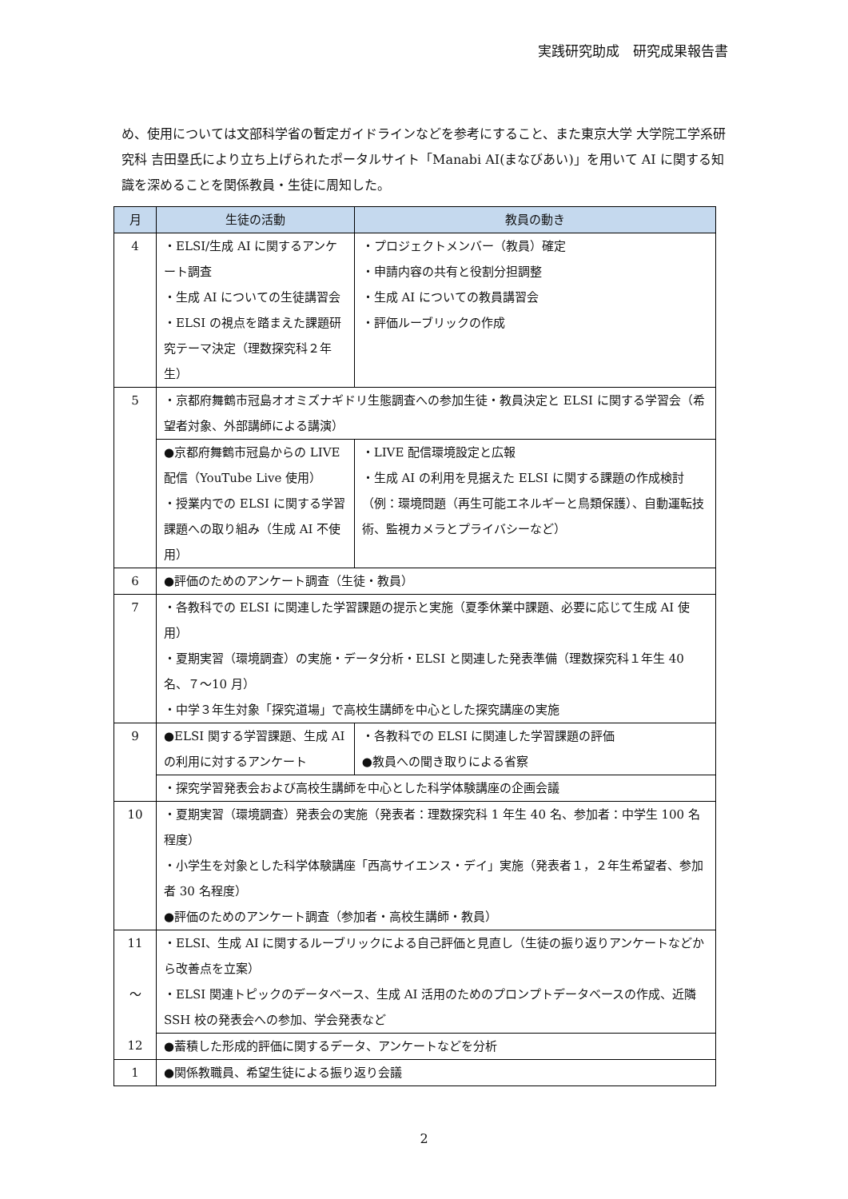実践研究助成　研究成果報告書
め、使用については文部科学省の暫定ガイドラインなどを参考にすること、また東京大学 大学院工学系研究科 吉田塁氏により立ち上げられたポータルサイト「Manabi AI(まなびあい)」を用いて AI に関する知識を深めることを関係教員・生徒に周知した。
| 月 | 生徒の活動 | 教員の動き |
| --- | --- | --- |
| 4 | ・ELSI/生成 AI に関するアンケート調査 ・生成 AI についての生徒講習会 ・ELSI の視点を踏まえた課題研究テーマ決定（理数探究科２年生） | ・プロジェクトメンバー（教員）確定 ・申請内容の共有と役割分担調整 ・生成 AI についての教員講習会 ・評価ルーブリックの作成 |
| 5 | ・京都府舞鶴市冠島オオミズナギドリ生態調査への参加生徒・教員決定と ELSI に関する学習会（希望者対象、外部講師による講演） | |
| | ●京都府舞鶴市冠島からの LIVE 配信（YouTube Live 使用） ・授業内での ELSI に関する学習課題への取り組み（生成 AI 不使用） | ・LIVE 配信環境設定と広報 ・生成 AI の利用を見据えた ELSI に関する課題の作成検討（例：環境問題（再生可能エネルギーと鳥類保護）、自動運転技術、監視カメラとプライバシーなど） |
| 6 | ●評価のためのアンケート調査（生徒・教員） | |
| 7 | ・各教科での ELSI に関連した学習課題の提示と実施（夏季休業中課題、必要に応じて生成 AI 使用） ・夏期実習（環境調査）の実施・データ分析・ELSI と関連した発表準備（理数探究科１年生 40 名、７～10 月） ・中学３年生対象「探究道場」で高校生講師を中心とした探究講座の実施 | |
| 9 | ●ELSI 関する学習課題、生成 AI の利用に対するアンケート | ・各教科での ELSI に関連した学習課題の評価 ●教員への聞き取りによる省察 |
| | ・探究学習発表会および高校生講師を中心とした科学体験講座の企画会議 | |
| 10 | ・夏期実習（環境調査）発表会の実施（発表者：理数探究科 1 年生 40 名、参加者：中学生 100 名程度） ・小学生を対象とした科学体験講座「西高サイエンス・デイ」実施（発表者１，２年生希望者、参加者 30 名程度） ●評価のためのアンケート調査（参加者・高校生講師・教員） | |
| 11 ～ 12 | ・ELSI、生成 AI に関するルーブリックによる自己評価と見直し（生徒の振り返りアンケートなどから改善点を立案） ・ELSI 関連トピックのデータベース、生成 AI 活用のためのプロンプトデータベースの作成、近隣 SSH 校の発表会への参加、学会発表など | |
| | ●蓄積した形成的評価に関するデータ、アンケートなどを分析 | |
| 1 | ●関係教職員、希望生徒による振り返り会議 | |
2